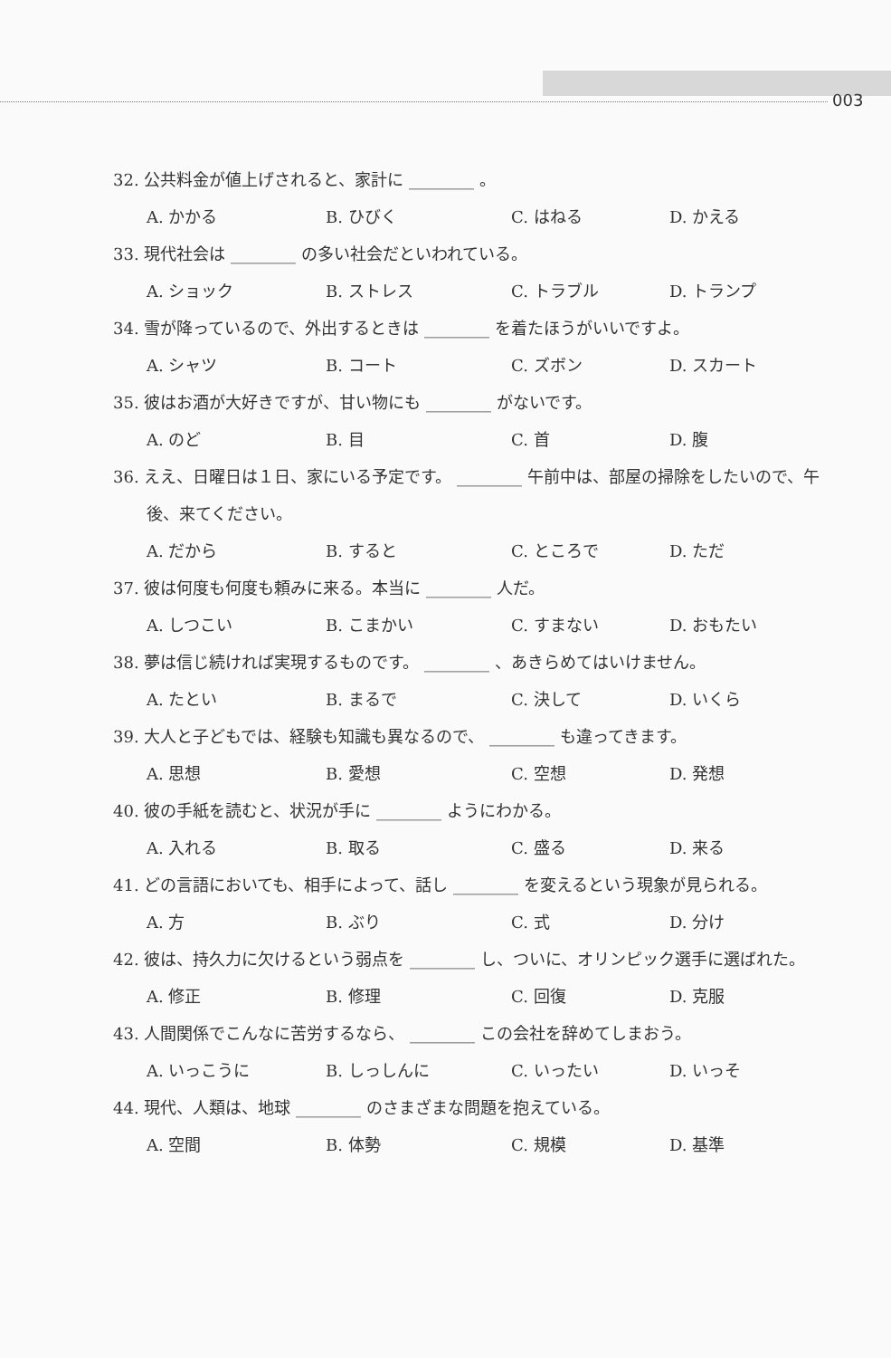003
32. 公共料金が値上げされると、家計に ________ 。
A. かかる B. ひびく C. はねる D. かえる
33. 現代社会は ________ の多い社会だといわれている。
A. ショック B. ストレス C. トラブル D. トランプ
34. 雪が降っているので、外出するときは ________ を着たほうがいいですよ。
A. シャツ B. コート C. ズボン D. スカート
35. 彼はお酒が大好きですが、甘い物にも ________ がないです。
A. のど B. 目 C. 首 D. 腹
36. ええ、日曜日は１日、家にいる予定です。 ________ 午前中は、部屋の掃除をしたいので、午後、来てください。
A. だから B. すると C. ところで D. ただ
37. 彼は何度も何度も頼みに来る。本当に ________ 人だ。
A. しつこい B. こまかい C. すまない D. おもたい
38. 夢は信じ続ければ実現するものです。 ________ 、あきらめてはいけません。
A. たとい B. まるで C. 決して D. いくら
39. 大人と子どもでは、経験も知識も異なるので、 ________ も違ってきます。
A. 思想 B. 愛想 C. 空想 D. 発想
40. 彼の手紙を読むと、状況が手に ________ ようにわかる。
A. 入れる B. 取る C. 盛る D. 来る
41. どの言語においても、相手によって、話し ________ を変えるという現象が見られる。
A. 方 B. ぶり C. 式 D. 分け
42. 彼は、持久力に欠けるという弱点を ________ し、ついに、オリンピック選手に選ばれた。
A. 修正 B. 修理 C. 回復 D. 克服
43. 人間関係でこんなに苦労するなら、 ________ この会社を辞めてしまおう。
A. いっこうに B. しっしんに C. いったい D. いっそ
44. 現代、人類は、地球 ________ のさまざまな問題を抱えている。
A. 空間 B. 体勢 C. 規模 D. 基準